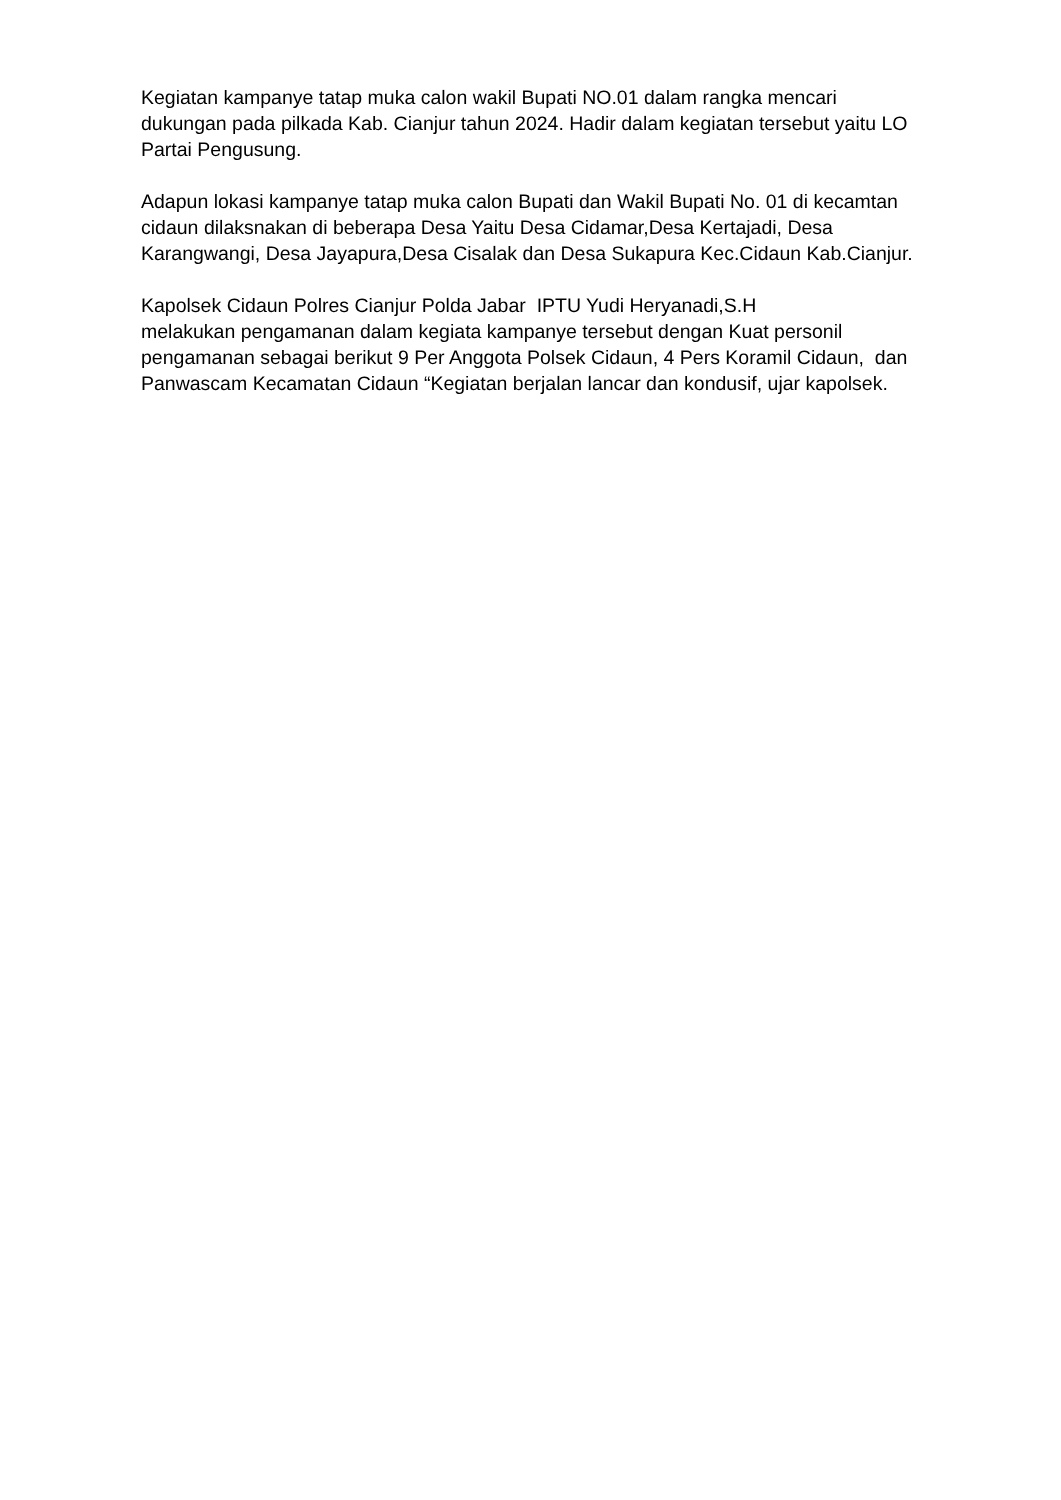Kegiatan kampanye tatap muka calon wakil Bupati NO.01 dalam rangka mencari dukungan pada pilkada Kab. Cianjur tahun 2024. Hadir dalam kegiatan tersebut yaitu LO Partai Pengusung.
Adapun lokasi kampanye tatap muka calon Bupati dan Wakil Bupati No. 01 di kecamtan cidaun dilaksnakan di beberapa Desa Yaitu Desa Cidamar,Desa Kertajadi, Desa Karangwangi, Desa Jayapura,Desa Cisalak dan Desa Sukapura Kec.Cidaun Kab.Cianjur.
Kapolsek Cidaun Polres Cianjur Polda Jabar IPTU Yudi Heryanadi,S.H
melakukan pengamanan dalam kegiata kampanye tersebut dengan Kuat personil pengamanan sebagai berikut 9 Per Anggota Polsek Cidaun, 4 Pers Koramil Cidaun, dan Panwascam Kecamatan Cidaun “Kegiatan berjalan lancar dan kondusif, ujar kapolsek.